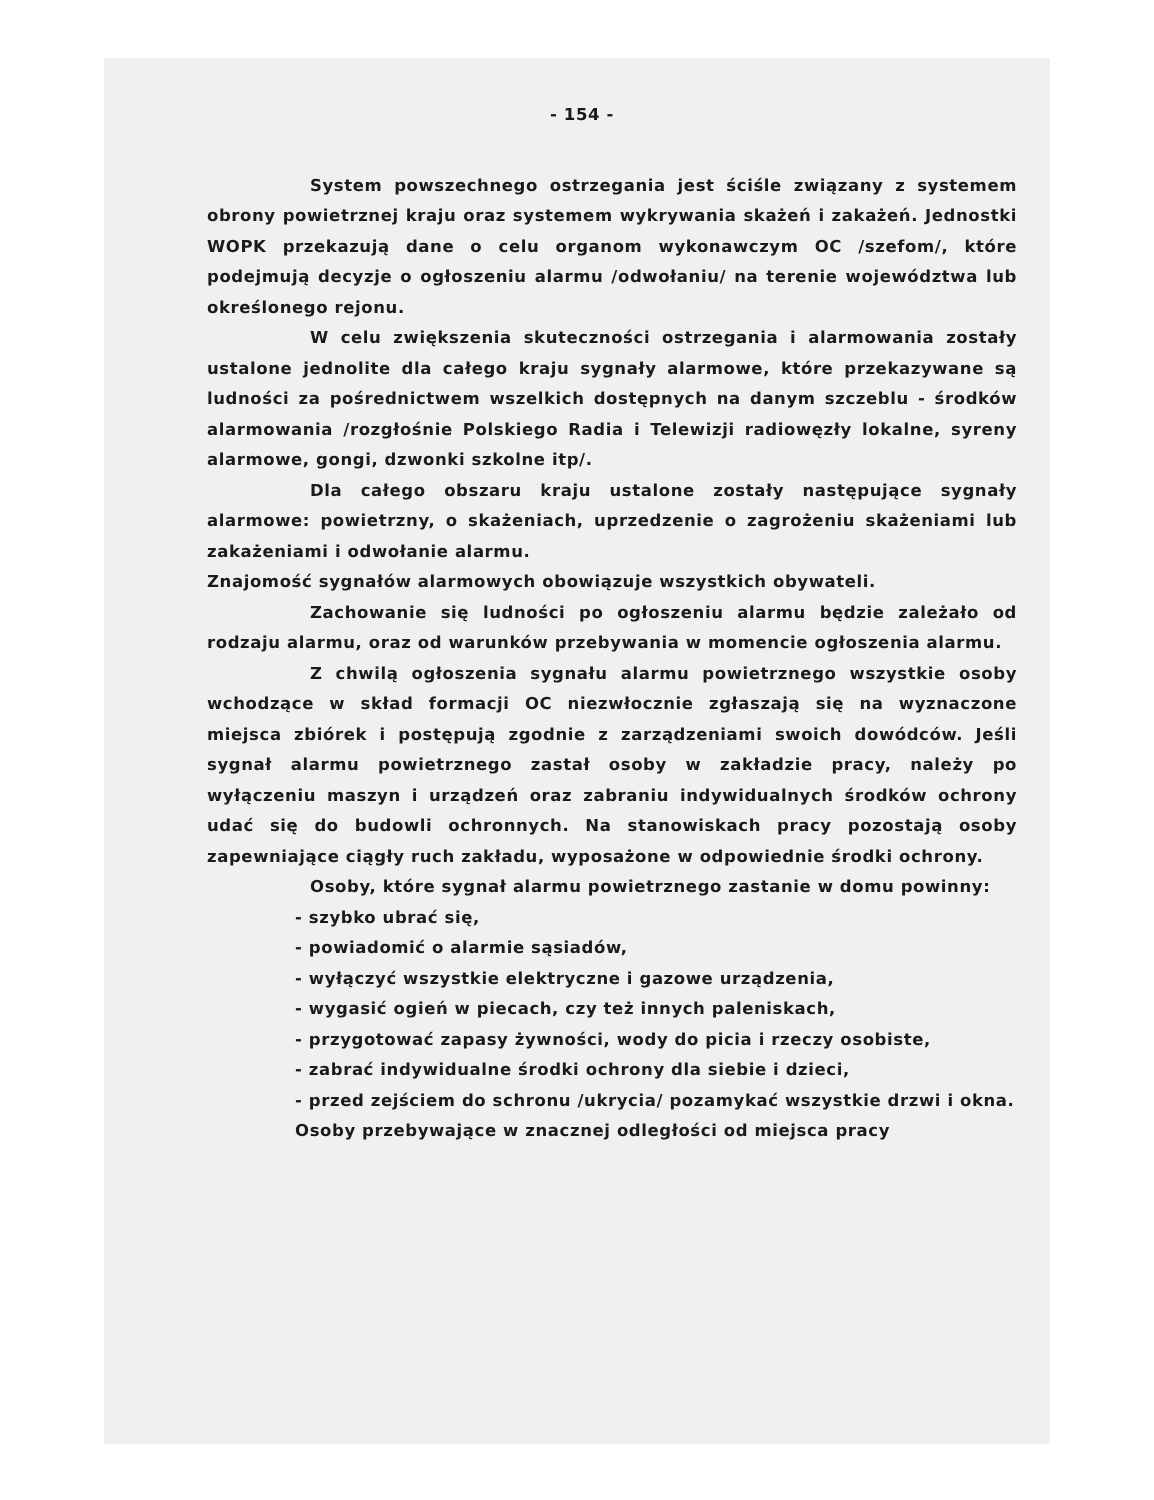- 154 -
System powszechnego ostrzegania jest ściśle związany z systemem obrony powietrznej kraju oraz systemem wykrywania skażeń i zakażeń. Jednostki WOPK przekazują dane o celu organom wykonawczym OC /szefom/, które podejmują decyzje o ogłoszeniu alarmu /odwołaniu/ na terenie województwa lub określonego rejonu.
W celu zwiększenia skuteczności ostrzegania i alarmowania zostały ustalone jednolite dla całego kraju sygnały alarmowe, które przekazywane są ludności za pośrednictwem wszelkich dostępnych na danym szczeblu - środków alarmowania /rozgłośnie Polskiego Radia i Telewizji radiowęzły lokalne, syreny alarmowe, gongi, dzwonki szkolne itp/.
Dla całego obszaru kraju ustalone zostały następujące sygnały alarmowe: powietrzny, o skażeniach, uprzedzenie o zagrożeniu skażeniami lub zakażeniami i odwołanie alarmu.
Znajomość sygnałów alarmowych obowiązuje wszystkich obywateli.
Zachowanie się ludności po ogłoszeniu alarmu będzie zależało od rodzaju alarmu, oraz od warunków przebywania w momencie ogłoszenia alarmu.
Z chwilą ogłoszenia sygnału alarmu powietrznego wszystkie osoby wchodzące w skład formacji OC niezwłocznie zgłaszają się na wyznaczone miejsca zbiórek i postępują zgodnie z zarządzeniami swoich dowódców. Jeśli sygnał alarmu powietrznego zastał osoby w zakładzie pracy, należy po wyłączeniu maszyn i urządzeń oraz zabraniu indywidualnych środków ochrony udać się do budowli ochronnych. Na stanowiskach pracy pozostają osoby zapewniające ciągły ruch zakładu, wyposażone w odpowiednie środki ochrony.
Osoby, które sygnał alarmu powietrznego zastanie w domu powinny:
- szybko ubrać się,
- powiadomić o alarmie sąsiadów,
- wyłączyć wszystkie elektryczne i gazowe urządzenia,
- wygasić ogień w piecach, czy też innych paleniskach,
- przygotować zapasy żywności, wody do picia i rzeczy osobiste,
- zabrać indywidualne środki ochrony dla siebie i dzieci,
- przed zejściem do schronu /ukrycia/ pozamykać wszystkie drzwi i okna.
Osoby przebywające w znacznej odległości od miejsca pracy